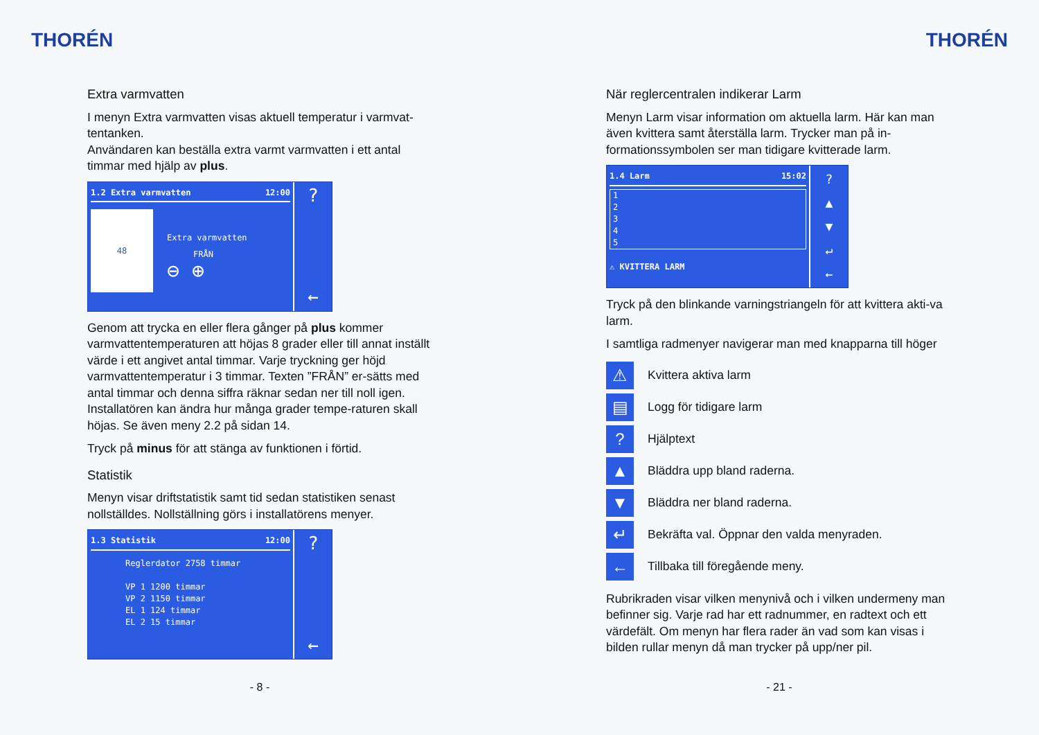THORÉN
Extra varmvatten
I menyn Extra varmvatten visas aktuell temperatur i varmvat-tentanken.
Användaren kan beställa extra varmt varmvatten i ett antal timmar med hjälp av plus.
1.2 Extra varmvatten 12:00
48
Extra varmvatten
FRÅN
⊖ ⊕
?
←
Genom att trycka en eller flera gånger på plus kommer varmvattentemperaturen att höjas 8 grader eller till annat inställt värde i ett angivet antal timmar. Varje tryckning ger höjd varmvattentemperatur i 3 timmar. Texten ”FRÅN” er-sätts med antal timmar och denna siffra räknar sedan ner till noll igen. Installatören kan ändra hur många grader tempe-raturen skall höjas. Se även meny 2.2 på sidan 14.
Tryck på minus för att stänga av funktionen i förtid.
Statistik
Menyn visar driftstatistik samt tid sedan statistiken senast nollställdes. Nollställning görs i installatörens menyer.
1.3 Statistik 12:00
Reglerdator 2758 timmar
VP 1 1200 timmar
VP 2 1150 timmar
EL 1 124 timmar
EL 2 15 timmar
?
←
- 8 -
THORÉN
När reglercentralen indikerar Larm
Menyn Larm visar information om aktuella larm. Här kan man även kvittera samt återställa larm. Trycker man på in-formationssymbolen ser man tidigare kvitterade larm.
1.4 Larm 15:02
1
2
3
4
5
⚠ KVITTERA LARM
?
▲
▼
↵
←
Tryck på den blinkande varningstriangeln för att kvittera akti-va larm.
I samtliga radmenyer navigerar man med knapparna till höger
⚠ Kvittera aktiva larm
▤ Logg för tidigare larm
? Hjälptext
▲ Bläddra upp bland raderna.
▼ Bläddra ner bland raderna.
↵ Bekräfta val. Öppnar den valda menyraden.
← Tillbaka till föregående meny.
Rubrikraden visar vilken menynivå och i vilken undermeny man befinner sig. Varje rad har ett radnummer, en radtext och ett värdefält. Om menyn har flera rader än vad som kan visas i bilden rullar menyn då man trycker på upp/ner pil.
- 21 -